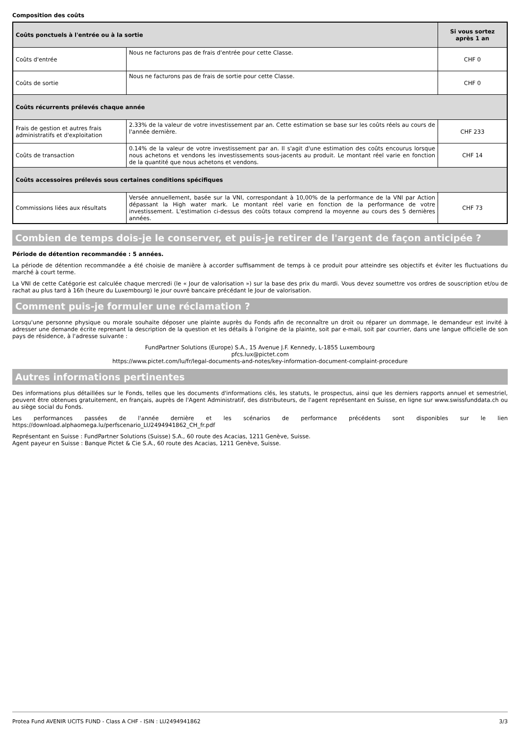Composition des coûts
| Coûts ponctuels à l'entrée ou à la sortie | | Si vous sortez après 1 an |
| --- | --- | --- |
| Coûts d'entrée | Nous ne facturons pas de frais d'entrée pour cette Classe. | CHF 0 |
| Coûts de sortie | Nous ne facturons pas de frais de sortie pour cette Classe. | CHF 0 |
| Coûts récurrents prélevés chaque année | | |
| Frais de gestion et autres frais administratifs et d'exploitation | 2.33% de la valeur de votre investissement par an. Cette estimation se base sur les coûts réels au cours de l'année dernière. | CHF 233 |
| Coûts de transaction | 0.14% de la valeur de votre investissement par an. Il s'agit d'une estimation des coûts encourus lorsque nous achetons et vendons les investissements sous-jacents au produit. Le montant réel varie en fonction de la quantité que nous achetons et vendons. | CHF 14 |
| Coûts accessoires prélevés sous certaines conditions spécifiques | | |
| Commissions liées aux résultats | Versée annuellement, basée sur la VNI, correspondant à 10,00% de la performance de la VNI par Action dépassant la High water mark. Le montant réel varie en fonction de la performance de votre investissement. L'estimation ci-dessus des coûts totaux comprend la moyenne au cours des 5 dernières années. | CHF 73 |
Combien de temps dois-je le conserver, et puis-je retirer de l'argent de façon anticipée ?
Période de détention recommandée : 5 années.
La période de détention recommandée a été choisie de manière à accorder suffisamment de temps à ce produit pour atteindre ses objectifs et éviter les fluctuations du marché à court terme.
La VNI de cette Catégorie est calculée chaque mercredi (le « Jour de valorisation ») sur la base des prix du mardi. Vous devez soumettre vos ordres de souscription et/ou de rachat au plus tard à 16h (heure du Luxembourg) le jour ouvré bancaire précédant le Jour de valorisation.
Comment puis-je formuler une réclamation ?
Lorsqu'une personne physique ou morale souhaite déposer une plainte auprès du Fonds afin de reconnaître un droit ou réparer un dommage, le demandeur est invité à adresser une demande écrite reprenant la description de la question et les détails à l'origine de la plainte, soit par e-mail, soit par courrier, dans une langue officielle de son pays de résidence, à l‘adresse suivante :
FundPartner Solutions (Europe) S.A., 15 Avenue J.F. Kennedy, L-1855 Luxembourg
pfcs.lux@pictet.com
https://www.pictet.com/lu/fr/legal-documents-and-notes/key-information-document-complaint-procedure
Autres informations pertinentes
Des informations plus détaillées sur le Fonds, telles que les documents d'informations clés, les statuts, le prospectus, ainsi que les derniers rapports annuel et semestriel, peuvent être obtenues gratuitement, en français, auprès de l'Agent Administratif, des distributeurs, de l'agent représentant en Suisse, en ligne sur www.swissfunddata.ch ou au siège social du Fonds.
Les performances passées de l'année dernière et les scénarios de performance précédents sont disponibles sur le lien https://download.alphaomega.lu/perfscenario_LU2494941862_CH_fr.pdf
Représentant en Suisse : FundPartner Solutions (Suisse) S.A., 60 route des Acacias, 1211 Genève, Suisse.
Agent payeur en Suisse : Banque Pictet & Cie S.A., 60 route des Acacias, 1211 Genève, Suisse.
Protea Fund AVENIR UCITS FUND - Class A CHF - ISIN : LU2494941862 3/3